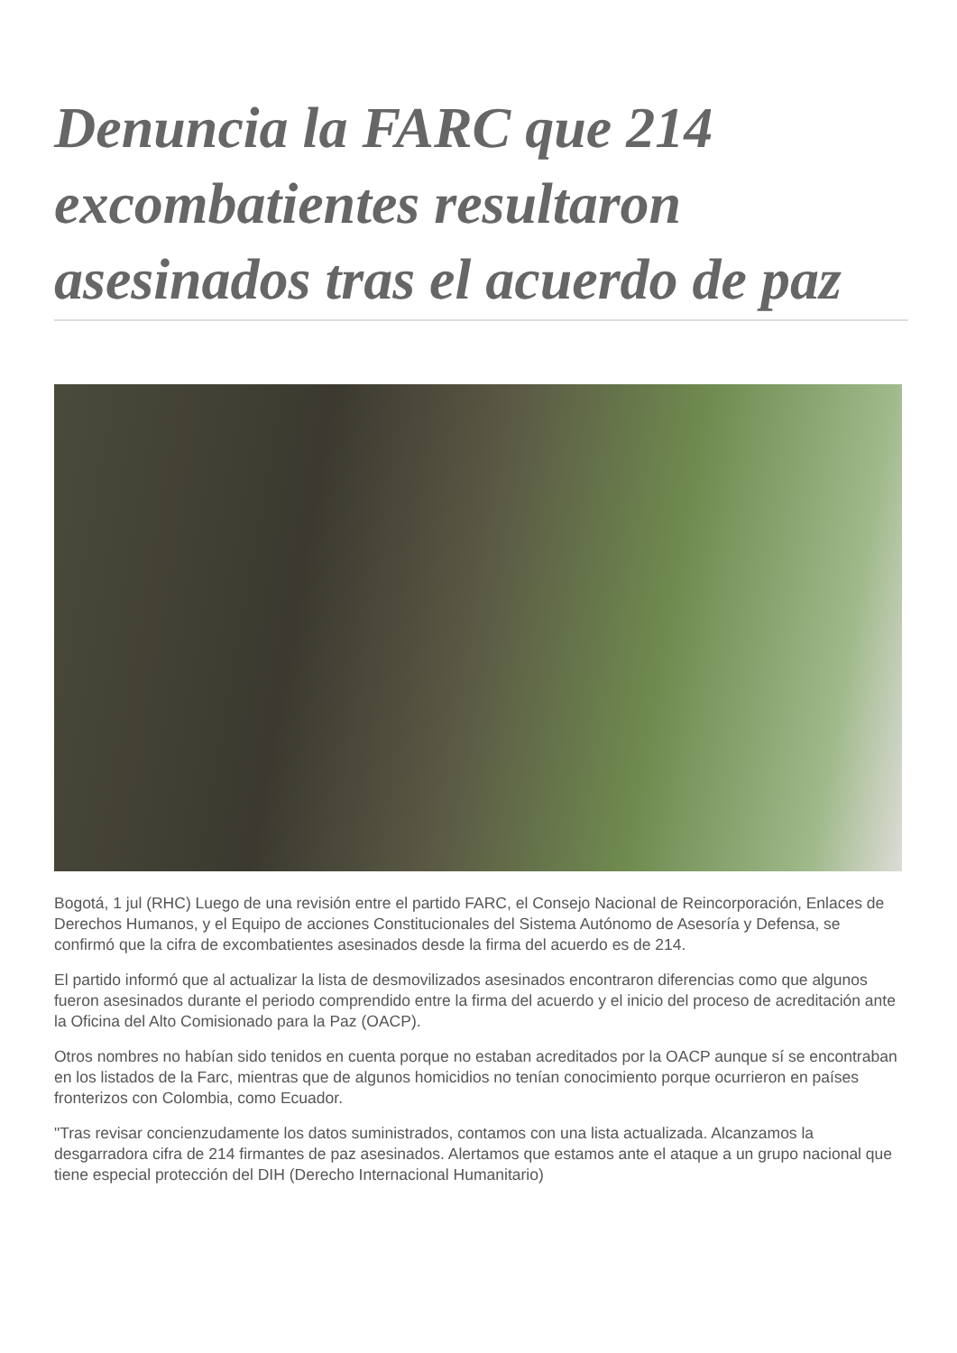Denuncia la FARC que 214 excombatientes resultaron asesinados tras el acuerdo de paz
Bogotá, 1 jul (RHC) Luego de una revisión entre el partido FARC, el Consejo Nacional de Reincorporación, Enlaces de Derechos Humanos, y el Equipo de acciones Constitucionales del Sistema Autónomo de Asesoría y Defensa, se confirmó que la cifra de excombatientes asesinados desde la firma del acuerdo es de 214.
El partido informó que al actualizar la lista de desmovilizados asesinados encontraron diferencias como que algunos fueron asesinados durante el periodo comprendido entre la firma del acuerdo y el inicio del proceso de acreditación ante la Oficina del Alto Comisionado para la Paz (OACP).
Otros nombres no habían sido tenidos en cuenta porque no estaban acreditados por la OACP aunque sí se encontraban en los listados de la Farc, mientras que de algunos homicidios no tenían conocimiento porque ocurrieron en países fronterizos con Colombia, como Ecuador.
"Tras revisar concienzudamente los datos suministrados, contamos con una lista actualizada. Alcanzamos la desgarradora cifra de 214 firmantes de paz asesinados. Alertamos que estamos ante el ataque a un grupo nacional que tiene especial protección del DIH (Derecho Internacional Humanitario)